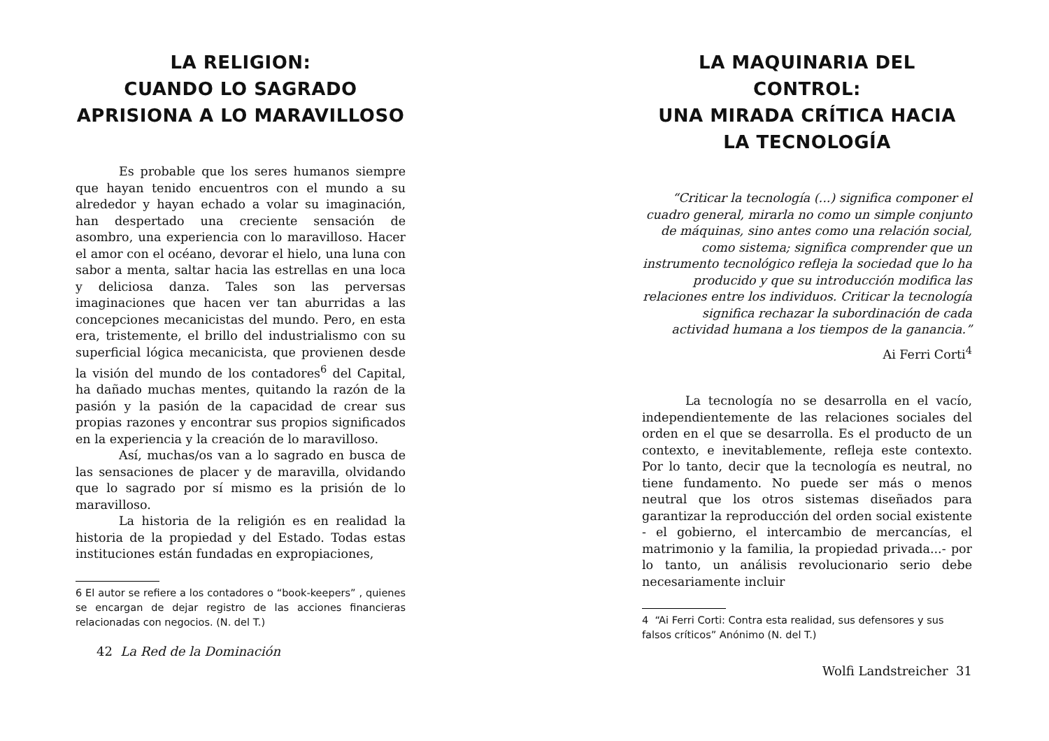LA RELIGION:
CUANDO LO SAGRADO APRISIONA A LO MARAVILLOSO
Es probable que los seres humanos siempre que hayan tenido encuentros con el mundo a su alrededor y hayan echado a volar su imaginación, han despertado una creciente sensación de asombro, una experiencia con lo maravilloso. Hacer el amor con el océano, devorar el hielo, una luna con sabor a menta, saltar hacia las estrellas en una loca y deliciosa danza. Tales son las perversas imaginaciones que hacen ver tan aburridas a las concepciones mecanicistas del mundo. Pero, en esta era, tristemente, el brillo del industrialismo con su superficial lógica mecanicista, que provienen desde la visión del mundo de los contadores<sup>6</sup> del Capital, ha dañado muchas mentes, quitando la razón de la pasión y la pasión de la capacidad de crear sus propias razones y encontrar sus propios significados en la experiencia y la creación de lo maravilloso.
Así, muchas/os van a lo sagrado en busca de las sensaciones de placer y de maravilla, olvidando que lo sagrado por sí mismo es la prisión de lo maravilloso.
La historia de la religión es en realidad la historia de la propiedad y del Estado. Todas estas instituciones están fundadas en expropiaciones,
6 El autor se refiere a los contadores o “book-keepers” , quienes se encargan de dejar registro de las acciones financieras relacionadas con negocios. (N. del T.)
42 La Red de la Dominación
LA MAQUINARIA DEL CONTROL:
UNA MIRADA CRÍTICA HACIA LA TECNOLOGÍA
“Criticar la tecnología (...) significa componer el cuadro general, mirarla no como un simple conjunto de máquinas, sino antes como una relación social, como sistema; significa comprender que un instrumento tecnológico refleja la sociedad que lo ha producido y que su introducción modifica las relaciones entre los individuos. Criticar la tecnología significa rechazar la subordinación de cada actividad humana a los tiempos de la ganancia.”
Ai Ferri Corti<sup>4</sup>
La tecnología no se desarrolla en el vacío, independientemente de las relaciones sociales del orden en el que se desarrolla. Es el producto de un contexto, e inevitablemente, refleja este contexto. Por lo tanto, decir que la tecnología es neutral, no tiene fundamento. No puede ser más o menos neutral que los otros sistemas diseñados para garantizar la reproducción del orden social existente - el gobierno, el intercambio de mercancías, el matrimonio y la familia, la propiedad privada...- por lo tanto, un análisis revolucionario serio debe necesariamente incluir
4 “Ai Ferri Corti: Contra esta realidad, sus defensores y sus falsos críticos” Anónimo (N. del T.)
Wolfi Landstreicher 31